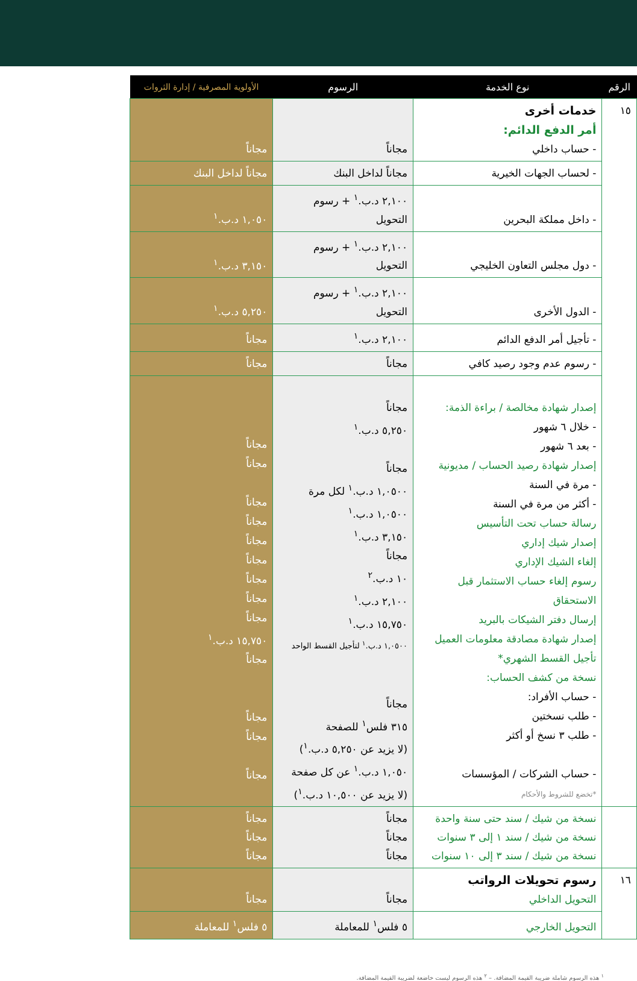| الرقم | نوع الخدمة | الرسوم | الأولوية المصرفية / إدارة الثروات |
| --- | --- | --- | --- |
| ١٥ | خدمات أخرى أمر الدفع الدائم: - حساب داخلي | مجاناً | مجاناً |
| | - لحساب الجهات الخيرية | مجاناً لداخل البنك | مجاناً لداخل البنك |
| | - داخل مملكة البحرين | ٢,١٠٠ د.ب.<sup>١</sup> + رسوم التحويل | ١,٠٥٠ د.ب.<sup>١</sup> |
| | - دول مجلس التعاون الخليجي | ٢,١٠٠ د.ب.<sup>١</sup> + رسوم التحويل | ٣,١٥٠ د.ب.<sup>١</sup> |
| | - الدول الأخرى | ٢,١٠٠ د.ب.<sup>١</sup> + رسوم التحويل | ٥,٢٥٠ د.ب.<sup>١</sup> |
| | - تأجيل أمر الدفع الدائم | ٢,١٠٠ د.ب.<sup>١</sup> | مجاناً |
| | - رسوم عدم وجود رصيد كافي | مجاناً | مجاناً |
| | إصدار شهادة مخالصة / براءة الذمة: - خلال ٦ شهور - بعد ٦ شهور إصدار شهادة رصيد الحساب / مديونية - مرة في السنة - أكثر من مرة في السنة رسالة حساب تحت التأسيس إصدار شيك إداري إلغاء الشيك الإداري رسوم إلغاء حساب الاستثمار قبل الاستحقاق إرسال دفتر الشيكات بالبريد إصدار شهادة مصادقة معلومات العميل تأجيل القسط الشهري* نسخة من كشف الحساب: - حساب الأفراد: - طلب نسختين - طلب ٣ نسخ أو أكثر - حساب الشركات / المؤسسات *تخضع للشروط والأحكام | مجاناً ٥,٢٥٠ د.ب.<sup>١</sup> مجاناً ١,٠٥٠٠ د.ب.<sup>١</sup> لكل مرة ١,٠٥٠٠ د.ب.<sup>١</sup> ٣,١٥٠ د.ب.<sup>١</sup> مجاناً ١٠ د.ب.<sup>٢</sup> ٢,١٠٠ د.ب.<sup>١</sup> ١٥,٧٥٠ د.ب.<sup>١</sup> ١,٠٥٠٠ د.ب.<sup>١</sup> لتأجيل القسط الواحد مجاناً ٣١٥ فلس<sup>١</sup> للصفحة (لا يزيد عن ٥,٢٥٠ د.ب.<sup>١</sup>) ١,٠٥٠ د.ب.<sup>١</sup> عن كل صفحة (لا يزيد عن ١٠,٥٠٠ د.ب.<sup>١</sup>) | مجاناً مجاناً مجاناً مجاناً مجاناً مجاناً مجاناً مجاناً مجاناً ١٥,٧٥٠ د.ب.<sup>١</sup> مجاناً مجاناً مجاناً مجاناً |
| | نسخة من شيك / سند حتى سنة واحدة نسخة من شيك / سند ١ إلى ٣ سنوات نسخة من شيك / سند ٣ إلى ١٠ سنوات | مجاناً مجاناً مجاناً | مجاناً مجاناً مجاناً |
| ١٦ | رسوم تحويلات الرواتب التحويل الداخلي | مجاناً | مجاناً |
| | التحويل الخارجي | ٥ فلس<sup>١</sup> للمعاملة | ٥ فلس<sup>١</sup> للمعاملة |
<sup>١</sup> هذه الرسوم شاملة ضريبة القيمة المضافة. – <sup>٢</sup> هذه الرسوم ليست خاضعة لضريبة القيمة المضافة.